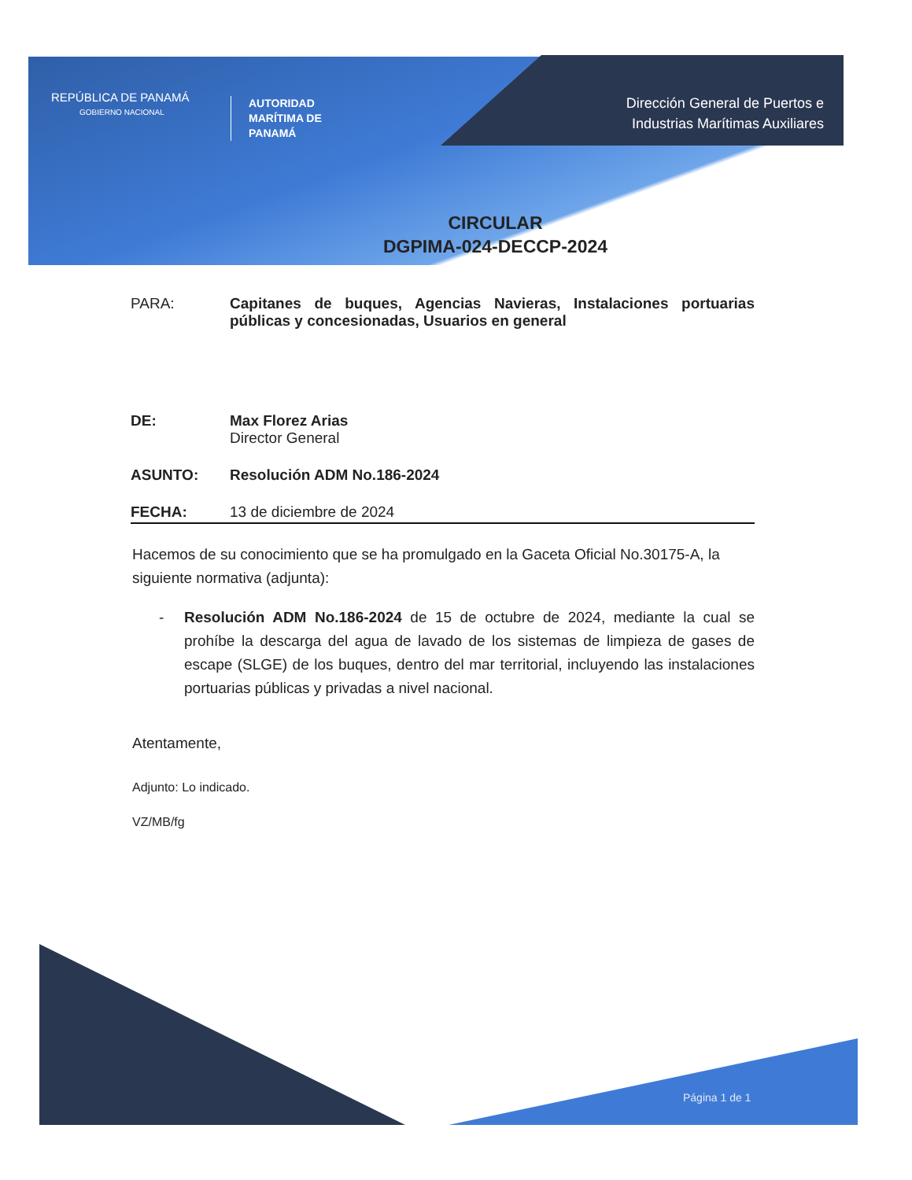REPÚBLICA DE PANAMÁ
GOBIERNO NACIONAL
AUTORIDAD
MARÍTIMA DE
PANAMÁ
Dirección General de Puertos e
Industrias Marítimas Auxiliares
CIRCULAR
DGPIMA-024-DECCP-2024
PARA: Capitanes de buques, Agencias Navieras, Instalaciones portuarias públicas y concesionadas, Usuarios en general
DE: Max Florez Arias
Director General
ASUNTO: Resolución ADM No.186-2024
FECHA: 13 de diciembre de 2024
Hacemos de su conocimiento que se ha promulgado en la Gaceta Oficial No.30175-A, la siguiente normativa (adjunta):
- Resolución ADM No.186-2024 de 15 de octubre de 2024, mediante la cual se prohíbe la descarga del agua de lavado de los sistemas de limpieza de gases de escape (SLGE) de los buques, dentro del mar territorial, incluyendo las instalaciones portuarias públicas y privadas a nivel nacional.
Atentamente,
Adjunto: Lo indicado.
VZ/MB/fg
Página 1 de 1